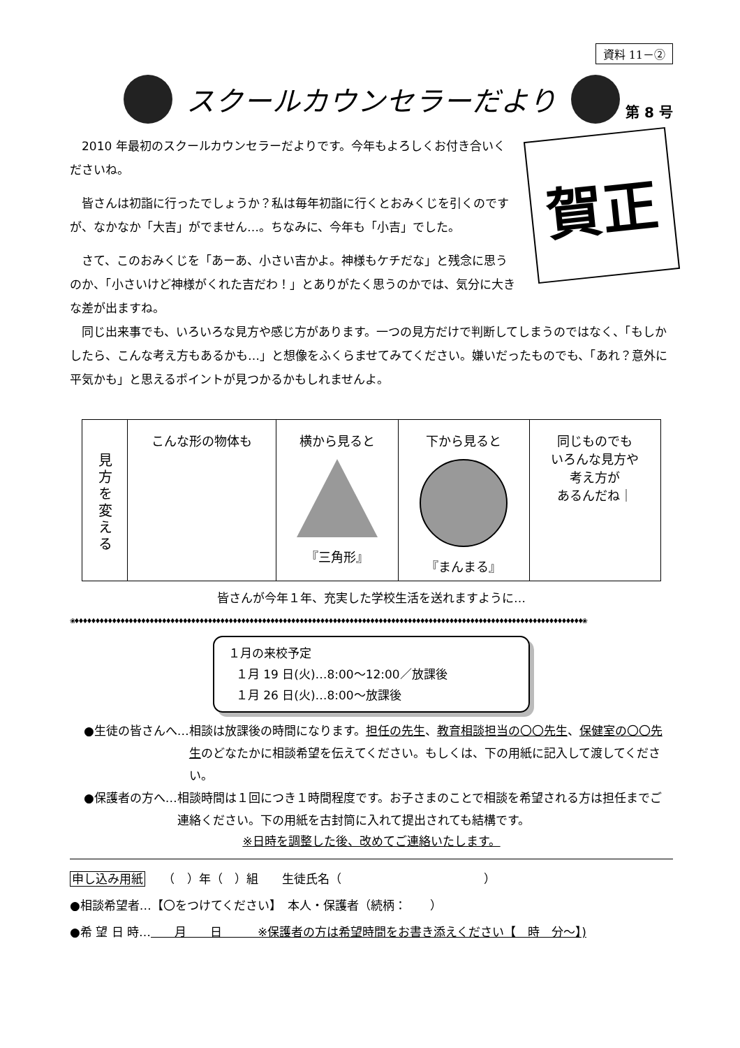資料 11－②
スクールカウンセラーだより
第 8 号
賀正
2010 年最初のスクールカウンセラーだよりです。今年もよろしくお付き合いくださいね。
皆さんは初詣に行ったでしょうか？私は毎年初詣に行くとおみくじを引くのですが、なかなか「大吉」がでません…。ちなみに、今年も「小吉」でした。
さて、このおみくじを「あーあ、小さい吉かよ。神様もケチだな」と残念に思うのか、「小さいけど神様がくれた吉だわ！」とありがたく思うのかでは、気分に大きな差が出ますね。
同じ出来事でも、いろいろな見方や感じ方があります。一つの見方だけで判断してしまうのではなく、「もしかしたら、こんな考え方もあるかも…」と想像をふくらませてみてください。嫌いだったものでも、「あれ？意外に平気かも」と思えるポイントが見つかるかもしれませんよ。
| 見方を変える | こんな形の物体も | 横から見ると 『三角形』 | 下から見ると 『まんまる』 | 同じものでも いろんな見方や 考え方が あるんだね｜ |
皆さんが今年１年、充実した学校生活を送れますように…
❀ ♦♦♦♦♦♦♦♦♦♦♦♦♦♦♦♦♦♦♦♦♦♦♦♦♦♦♦♦♦♦♦♦♦♦♦♦♦♦♦♦♦♦♦♦♦♦♦♦♦♦♦♦♦♦♦♦♦♦♦♦♦♦♦♦♦♦♦♦♦♦♦♦♦♦♦♦♦♦♦♦♦♦♦♦♦♦♦♦♦♦♦♦♦♦♦♦♦♦♦♦♦♦♦♦♦♦♦♦♦♦♦♦♦♦♦♦♦♦♦♦♦♦ ❀
１月の来校予定
１月 19 日(火)…8:00～12:00／放課後
１月 26 日(火)…8:00～放課後
●生徒の皆さんへ… 相談は放課後の時間になります。担任の先生、教育相談担当の〇〇先生、保健室の〇〇先生のどなたかに相談希望を伝えてください。もしくは、下の用紙に記入して渡してください。
●保護者の方へ… 相談時間は１回につき１時間程度です。お子さまのことで相談を希望される方は担任までご連絡ください。下の用紙を古封筒に入れて提出されても結構です。
※日時を調整した後、改めてご連絡いたします。
申し込み用紙　　（　）年（　）組　　生徒氏名（　　　　　　　　　　　　）
●相談希望者…【〇をつけてください】　本人・保護者（続柄：　　）
●希 望 日 時…　　月　　日　　　※保護者の方は希望時間をお書き添えください【　時　分～】)